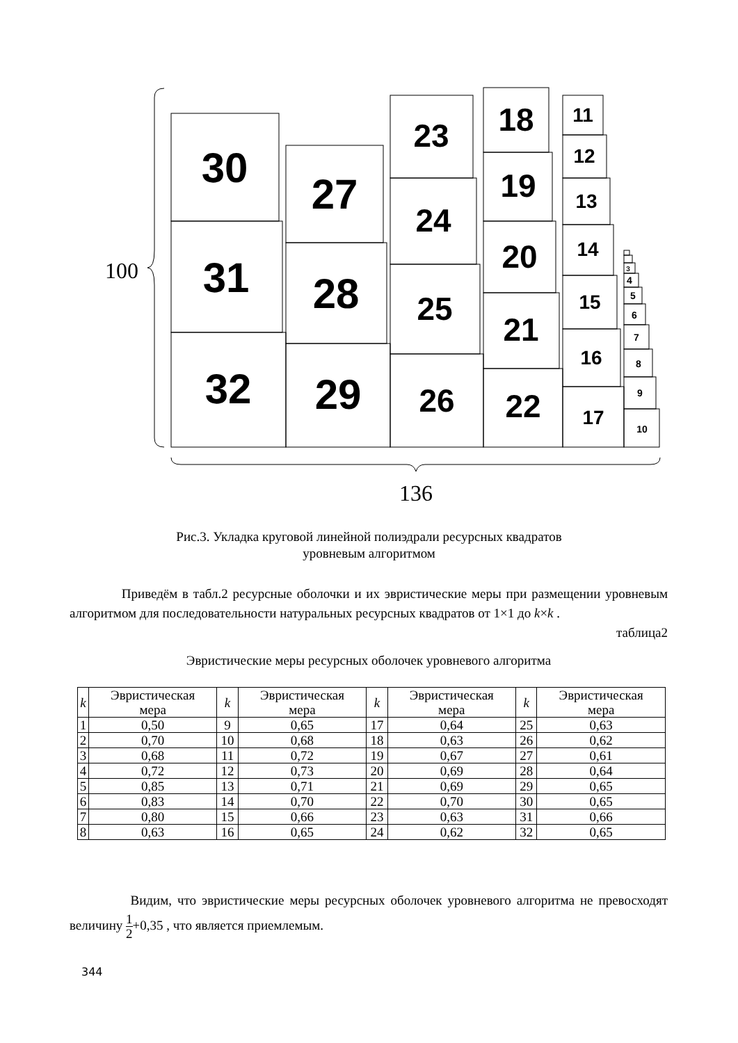30
31
32
27
28
29
23
24
25
26
18
19
20
21
22
11
12
13
14
15
16
17
4
5
6
7
8
9
10
3
100
136
Рис.3. Укладка круговой линейной полиэдрали ресурсных квадратов
уровневым алгоритмом
Приведём в табл.2 ресурсные оболочки и их эвристические меры при размещении уровневым алгоритмом для последовательности натуральных ресурсных квадратов от 1×1 до k×k .
таблица2
Эвристические меры ресурсных оболочек уровневого алгоритма
| k | Эвристическая мера | k | Эвристическая мера | k | Эвристическая мера | k | Эвристическая мера |
| --- | --- | --- | --- | --- | --- | --- | --- |
| 1 | 0,50 | 9 | 0,65 | 17 | 0,64 | 25 | 0,63 |
| 2 | 0,70 | 10 | 0,68 | 18 | 0,63 | 26 | 0,62 |
| 3 | 0,68 | 11 | 0,72 | 19 | 0,67 | 27 | 0,61 |
| 4 | 0,72 | 12 | 0,73 | 20 | 0,69 | 28 | 0,64 |
| 5 | 0,85 | 13 | 0,71 | 21 | 0,69 | 29 | 0,65 |
| 6 | 0,83 | 14 | 0,70 | 22 | 0,70 | 30 | 0,65 |
| 7 | 0,80 | 15 | 0,66 | 23 | 0,63 | 31 | 0,66 |
| 8 | 0,63 | 16 | 0,65 | 24 | 0,62 | 32 | 0,65 |
Видим, что эвристические меры ресурсных оболочек уровневого алгоритма не превосходят величину 1 2+0,35 , что является приемлемым.
344